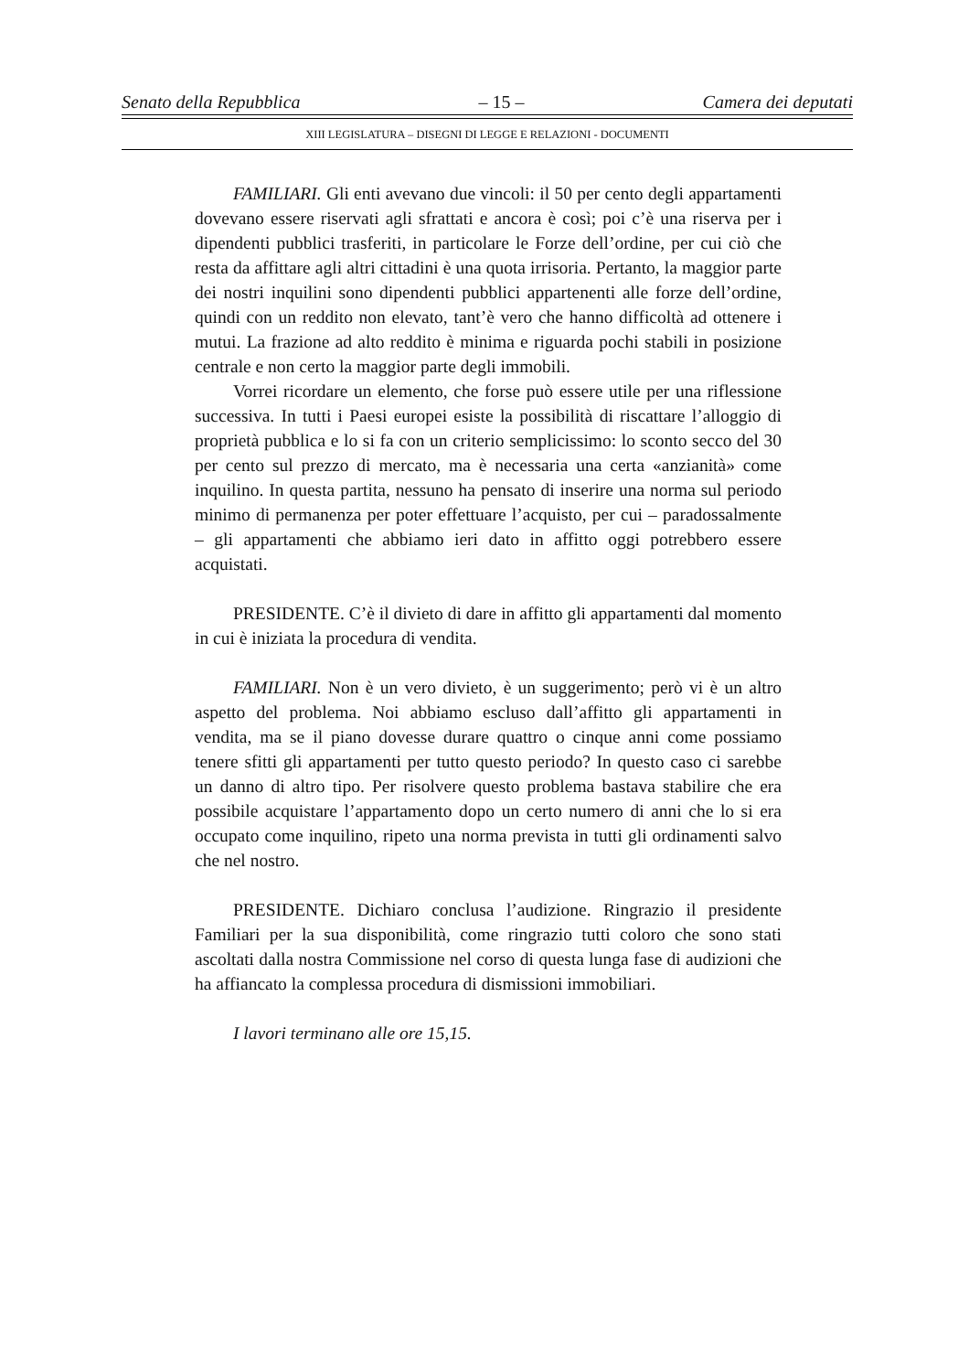Senato della Repubblica – 15 – Camera dei deputati
XIII LEGISLATURA – DISEGNI DI LEGGE E RELAZIONI - DOCUMENTI
FAMILIARI. Gli enti avevano due vincoli: il 50 per cento degli appartamenti dovevano essere riservati agli sfrattati e ancora è così; poi c’è una riserva per i dipendenti pubblici trasferiti, in particolare le Forze dell’ordine, per cui ciò che resta da affittare agli altri cittadini è una quota irrisoria. Pertanto, la maggior parte dei nostri inquilini sono dipendenti pubblici appartenenti alle forze dell’ordine, quindi con un reddito non elevato, tant’è vero che hanno difficoltà ad ottenere i mutui. La frazione ad alto reddito è minima e riguarda pochi stabili in posizione centrale e non certo la maggior parte degli immobili.
Vorrei ricordare un elemento, che forse può essere utile per una riflessione successiva. In tutti i Paesi europei esiste la possibilità di riscattare l’alloggio di proprietà pubblica e lo si fa con un criterio semplicissimo: lo sconto secco del 30 per cento sul prezzo di mercato, ma è necessaria una certa «anzianità» come inquilino. In questa partita, nessuno ha pensato di inserire una norma sul periodo minimo di permanenza per poter effettuare l’acquisto, per cui – paradossalmente – gli appartamenti che abbiamo ieri dato in affitto oggi potrebbero essere acquistati.
PRESIDENTE. C’è il divieto di dare in affitto gli appartamenti dal momento in cui è iniziata la procedura di vendita.
FAMILIARI. Non è un vero divieto, è un suggerimento; però vi è un altro aspetto del problema. Noi abbiamo escluso dall’affitto gli appartamenti in vendita, ma se il piano dovesse durare quattro o cinque anni come possiamo tenere sfitti gli appartamenti per tutto questo periodo? In questo caso ci sarebbe un danno di altro tipo. Per risolvere questo problema bastava stabilire che era possibile acquistare l’appartamento dopo un certo numero di anni che lo si era occupato come inquilino, ripeto una norma prevista in tutti gli ordinamenti salvo che nel nostro.
PRESIDENTE. Dichiaro conclusa l’audizione. Ringrazio il presidente Familiari per la sua disponibilità, come ringrazio tutti coloro che sono stati ascoltati dalla nostra Commissione nel corso di questa lunga fase di audizioni che ha affiancato la complessa procedura di dismissioni immobiliari.
I lavori terminano alle ore 15,15.